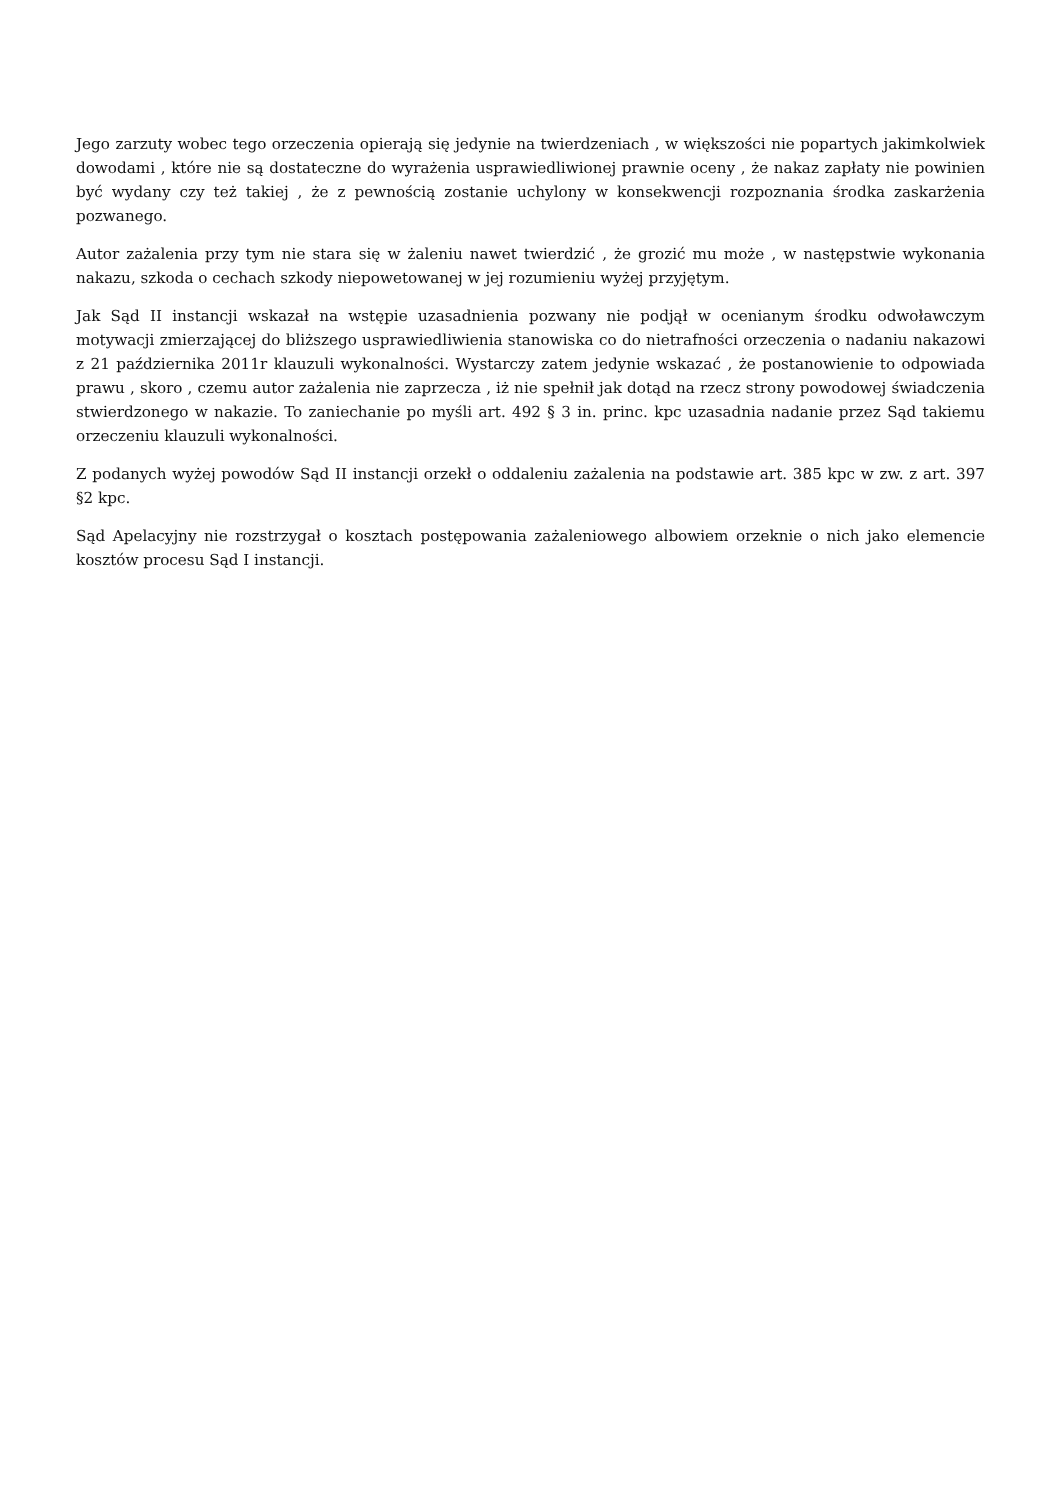Jego zarzuty wobec tego orzeczenia opierają się jedynie na twierdzeniach , w większości nie popartych jakimkolwiek dowodami , które nie są dostateczne do wyrażenia usprawiedliwionej prawnie oceny , że nakaz zapłaty nie powinien być wydany czy też takiej , że z pewnością zostanie uchylony w konsekwencji rozpoznania środka zaskarżenia pozwanego.
Autor zażalenia przy tym nie stara się w żaleniu nawet twierdzić , że grozić mu może , w następstwie wykonania nakazu, szkoda o cechach szkody niepowetowanej w jej rozumieniu wyżej przyjętym.
Jak Sąd II instancji wskazał na wstępie uzasadnienia pozwany nie podjął w ocenianym środku odwoławczym motywacji zmierzającej do bliższego usprawiedliwienia stanowiska co do nietrafności orzeczenia o nadaniu nakazowi z 21 października 2011r klauzuli wykonalności. Wystarczy zatem jedynie wskazać , że postanowienie to odpowiada prawu , skoro , czemu autor zażalenia nie zaprzecza , iż nie spełnił jak dotąd na rzecz strony powodowej świadczenia stwierdzonego w nakazie. To zaniechanie po myśli art. 492 § 3 in. princ. kpc uzasadnia nadanie przez Sąd takiemu orzeczeniu klauzuli wykonalności.
Z podanych wyżej powodów Sąd II instancji orzekł o oddaleniu zażalenia na podstawie art. 385 kpc w zw. z art. 397 §2 kpc.
Sąd Apelacyjny nie rozstrzygał o kosztach postępowania zażaleniowego albowiem orzeknie o nich jako elemencie kosztów procesu Sąd I instancji.